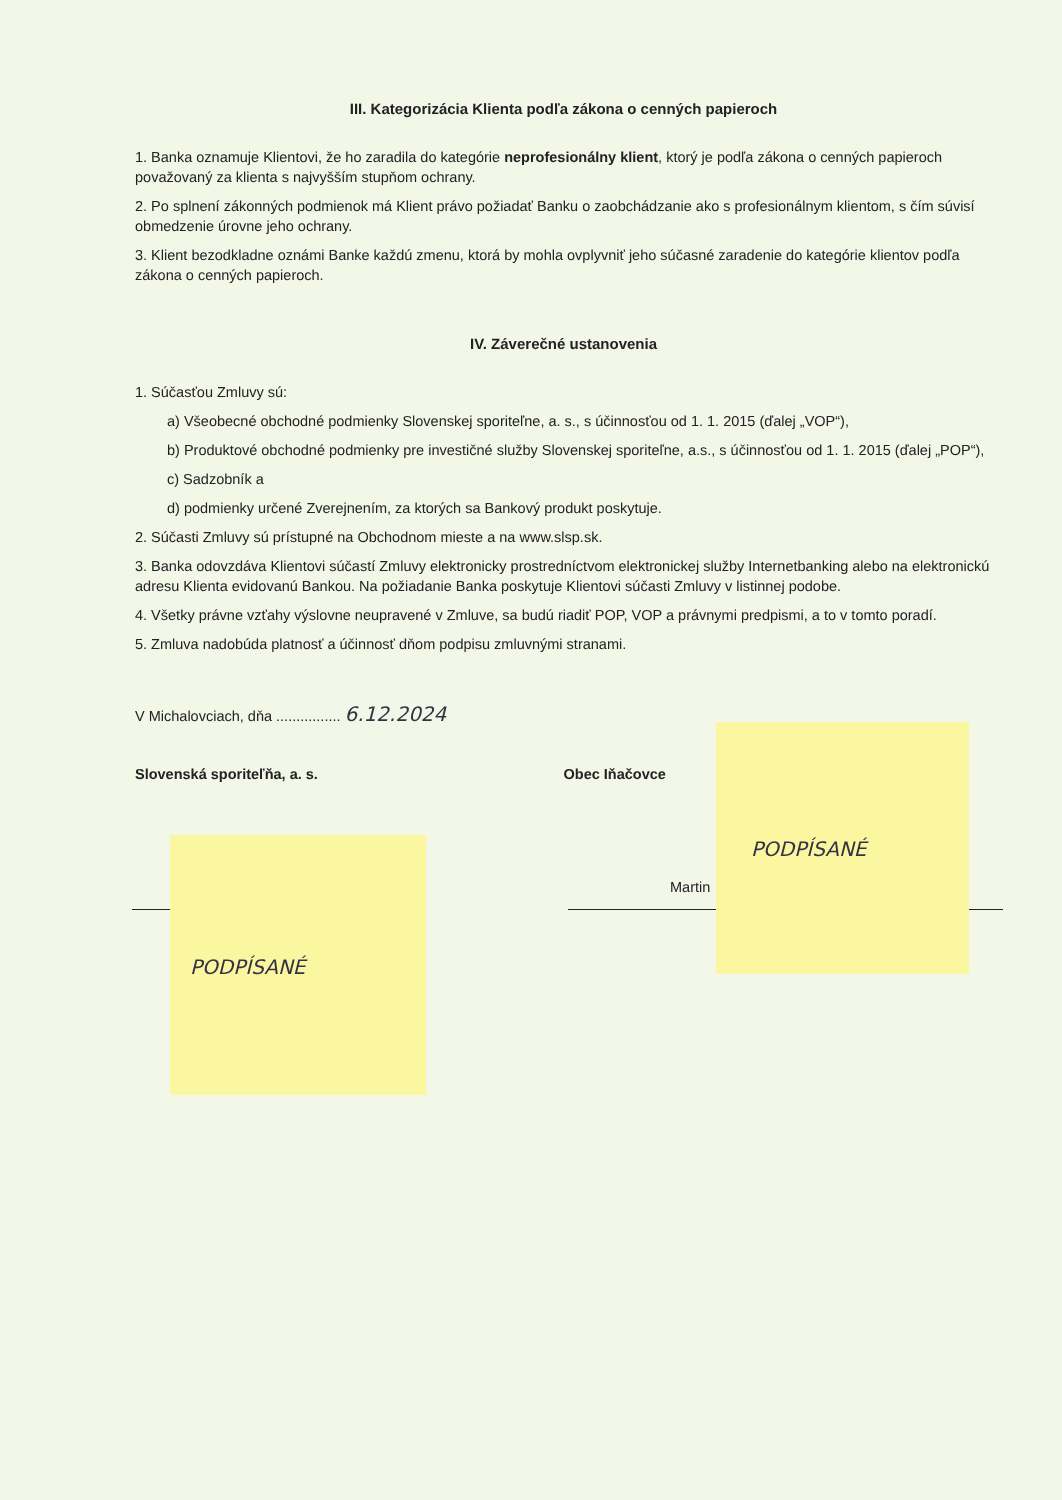III. Kategorizácia Klienta podľa zákona o cenných papieroch
1. Banka oznamuje Klientovi, že ho zaradila do kategórie neprofesionálny klient, ktorý je podľa zákona o cenných papieroch považovaný za klienta s najvyšším stupňom ochrany.
2. Po splnení zákonných podmienok má Klient právo požiadať Banku o zaobchádzanie ako s profesionálnym klientom, s čím súvisí obmedzenie úrovne jeho ochrany.
3. Klient bezodkladne oznámi Banke každú zmenu, ktorá by mohla ovplyvniť jeho súčasné zaradenie do kategórie klientov podľa zákona o cenných papieroch.
IV. Záverečné ustanovenia
1. Súčasťou Zmluvy sú:
a) Všeobecné obchodné podmienky Slovenskej sporiteľne, a. s., s účinnosťou od 1. 1. 2015 (ďalej „VOP“),
b) Produktové obchodné podmienky pre investičné služby Slovenskej sporiteľne, a.s., s účinnosťou od 1. 1. 2015 (ďalej „POP“),
c) Sadzobník a
d) podmienky určené Zverejnením, za ktorých sa Bankový produkt poskytuje.
2. Súčasti Zmluvy sú prístupné na Obchodnom mieste a na www.slsp.sk.
3. Banka odovzdáva Klientovi súčastí Zmluvy elektronicky prostredníctvom elektronickej služby Internetbanking alebo na elektronickú adresu Klienta evidovanú Bankou. Na požiadanie Banka poskytuje Klientovi súčasti Zmluvy v listinnej podobe.
4. Všetky právne vzťahy výslovne neupravené v Zmluve, sa budú riadiť POP, VOP a právnymi predpismi, a to v tomto poradí.
5. Zmluva nadobúda platnosť a účinnosť dňom podpisu zmluvnými stranami.
V Michalovciach, dňa ................ 6.12.2024
Slovenská sporiteľňa, a. s. Obec Iňačovce
Martin
PODPÍSANÉ
PODPÍSANÉ